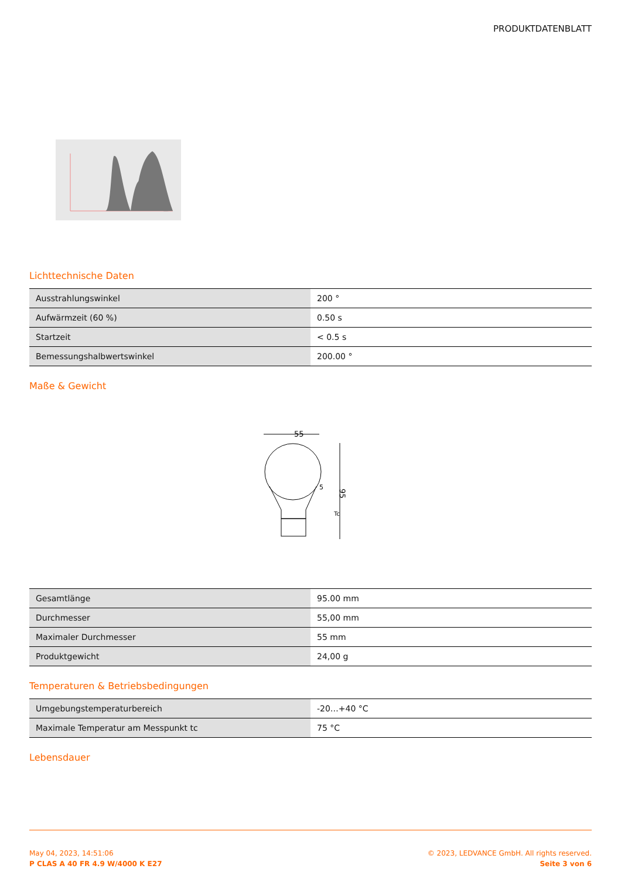PRODUKTDATENBLATT
Lichttechnische Daten
| Ausstrahlungswinkel | 200 ° |
| Aufwärmzeit (60 %) | 0.50 s |
| Startzeit | < 0.5 s |
| Bemessungshalbwertswinkel | 200.00 ° |
Maße & Gewicht
55
95
Tc
5
| Gesamtlänge | 95.00 mm |
| Durchmesser | 55,00 mm |
| Maximaler Durchmesser | 55 mm |
| Produktgewicht | 24,00 g |
Temperaturen & Betriebsbedingungen
| Umgebungstemperaturbereich | -20…+40 °C |
| Maximale Temperatur am Messpunkt tc | 75 °C |
Lebensdauer
May 04, 2023, 14:51:06
P CLAS A 40 FR 4.9 W/4000 K E27
© 2023, LEDVANCE GmbH. All rights reserved.
Seite 3 von 6